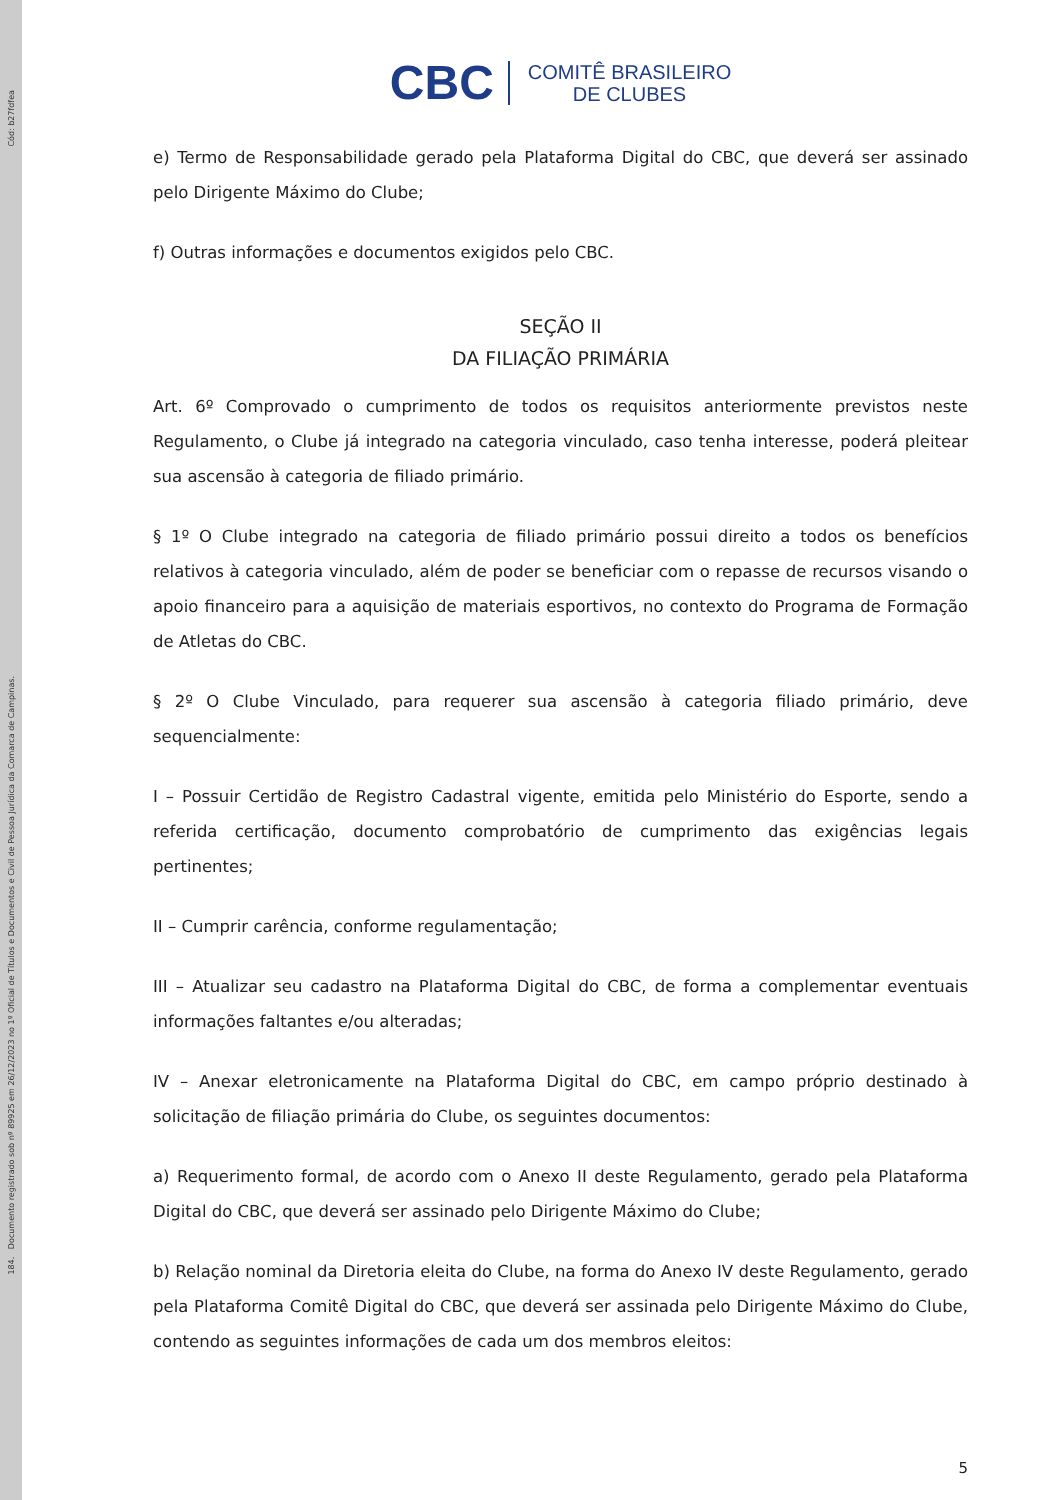Cód: b27fdfea
184. Documento registrado sob nº 89925 em 26/12/2023 no 1º Oficial de Títulos e Documentos e Civil de Pessoa Jurídica da Comarca de Campinas.
CBC COMITÊ BRASILEIRO
DE CLUBES
e) Termo de Responsabilidade gerado pela Plataforma Digital do CBC, que deverá ser assinado pelo Dirigente Máximo do Clube;
f) Outras informações e documentos exigidos pelo CBC.
SEÇÃO II
DA FILIAÇÃO PRIMÁRIA
Art. 6º Comprovado o cumprimento de todos os requisitos anteriormente previstos neste Regulamento, o Clube já integrado na categoria vinculado, caso tenha interesse, poderá pleitear sua ascensão à categoria de filiado primário.
§ 1º O Clube integrado na categoria de filiado primário possui direito a todos os benefícios relativos à categoria vinculado, além de poder se beneficiar com o repasse de recursos visando o apoio financeiro para a aquisição de materiais esportivos, no contexto do Programa de Formação de Atletas do CBC.
§ 2º O Clube Vinculado, para requerer sua ascensão à categoria filiado primário, deve sequencialmente:
I – Possuir Certidão de Registro Cadastral vigente, emitida pelo Ministério do Esporte, sendo a referida certificação, documento comprobatório de cumprimento das exigências legais pertinentes;
II – Cumprir carência, conforme regulamentação;
III – Atualizar seu cadastro na Plataforma Digital do CBC, de forma a complementar eventuais informações faltantes e/ou alteradas;
IV – Anexar eletronicamente na Plataforma Digital do CBC, em campo próprio destinado à solicitação de filiação primária do Clube, os seguintes documentos:
a) Requerimento formal, de acordo com o Anexo II deste Regulamento, gerado pela Plataforma Digital do CBC, que deverá ser assinado pelo Dirigente Máximo do Clube;
b) Relação nominal da Diretoria eleita do Clube, na forma do Anexo IV deste Regulamento, gerado pela Plataforma Comitê Digital do CBC, que deverá ser assinada pelo Dirigente Máximo do Clube, contendo as seguintes informações de cada um dos membros eleitos:
5